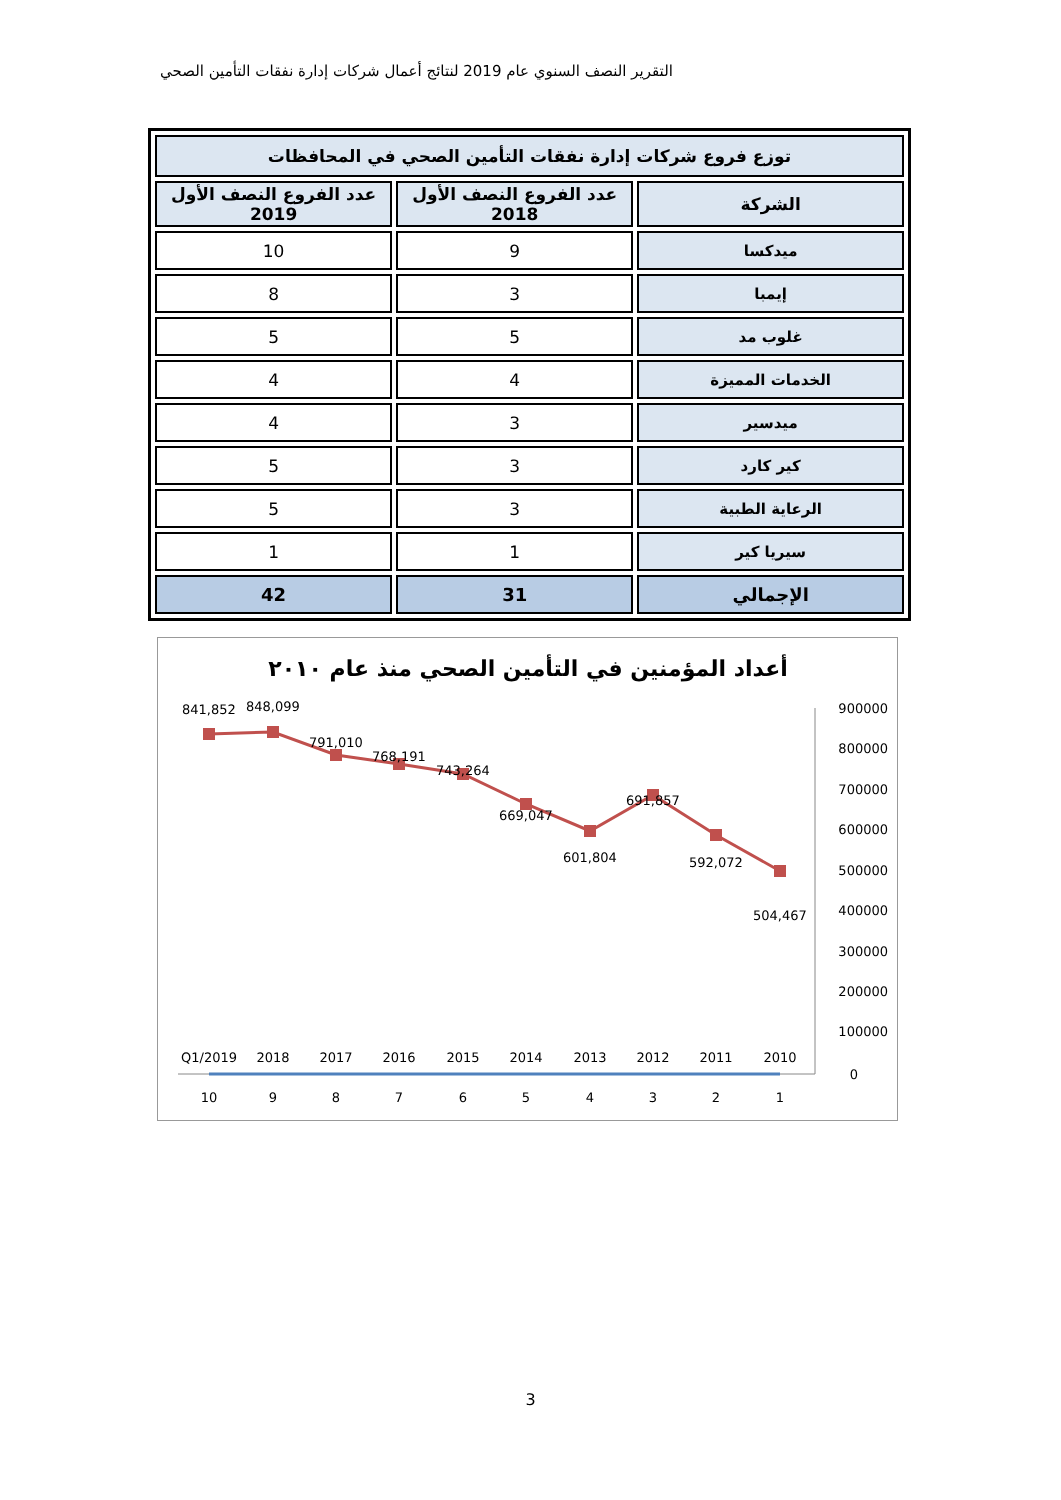التقرير النصف السنوي عام 2019 لنتائج أعمال شركات إدارة نفقات التأمين الصحي
| توزع فروع شركات إدارة نفقات التأمين الصحي في المحافظات | | |
| --- | --- | --- |
| الشركة | عدد الفروع النصف الأول 2018 | عدد الفروع النصف الأول 2019 |
| ميدكسا | 9 | 10 |
| إيمبا | 3 | 8 |
| غلوب مد | 5 | 5 |
| الخدمات المميزة | 4 | 4 |
| ميدسير | 3 | 4 |
| كير كارد | 3 | 5 |
| الرعاية الطبية | 3 | 5 |
| سيريا كير | 1 | 1 |
| الإجمالي | 31 | 42 |
أعداد المؤمنين في التأمين الصحي منذ عام ٢٠١٠
900000
800000
700000
600000
500000
400000
300000
200000
100000
0
841,852
848,099
791,010
768,191
743,264
669,047
601,804
691,857
592,072
504,467
Q1/2019
2018
2017
2016
2015
2014
2013
2012
2011
2010
10
9
8
7
6
5
4
3
2
1
3